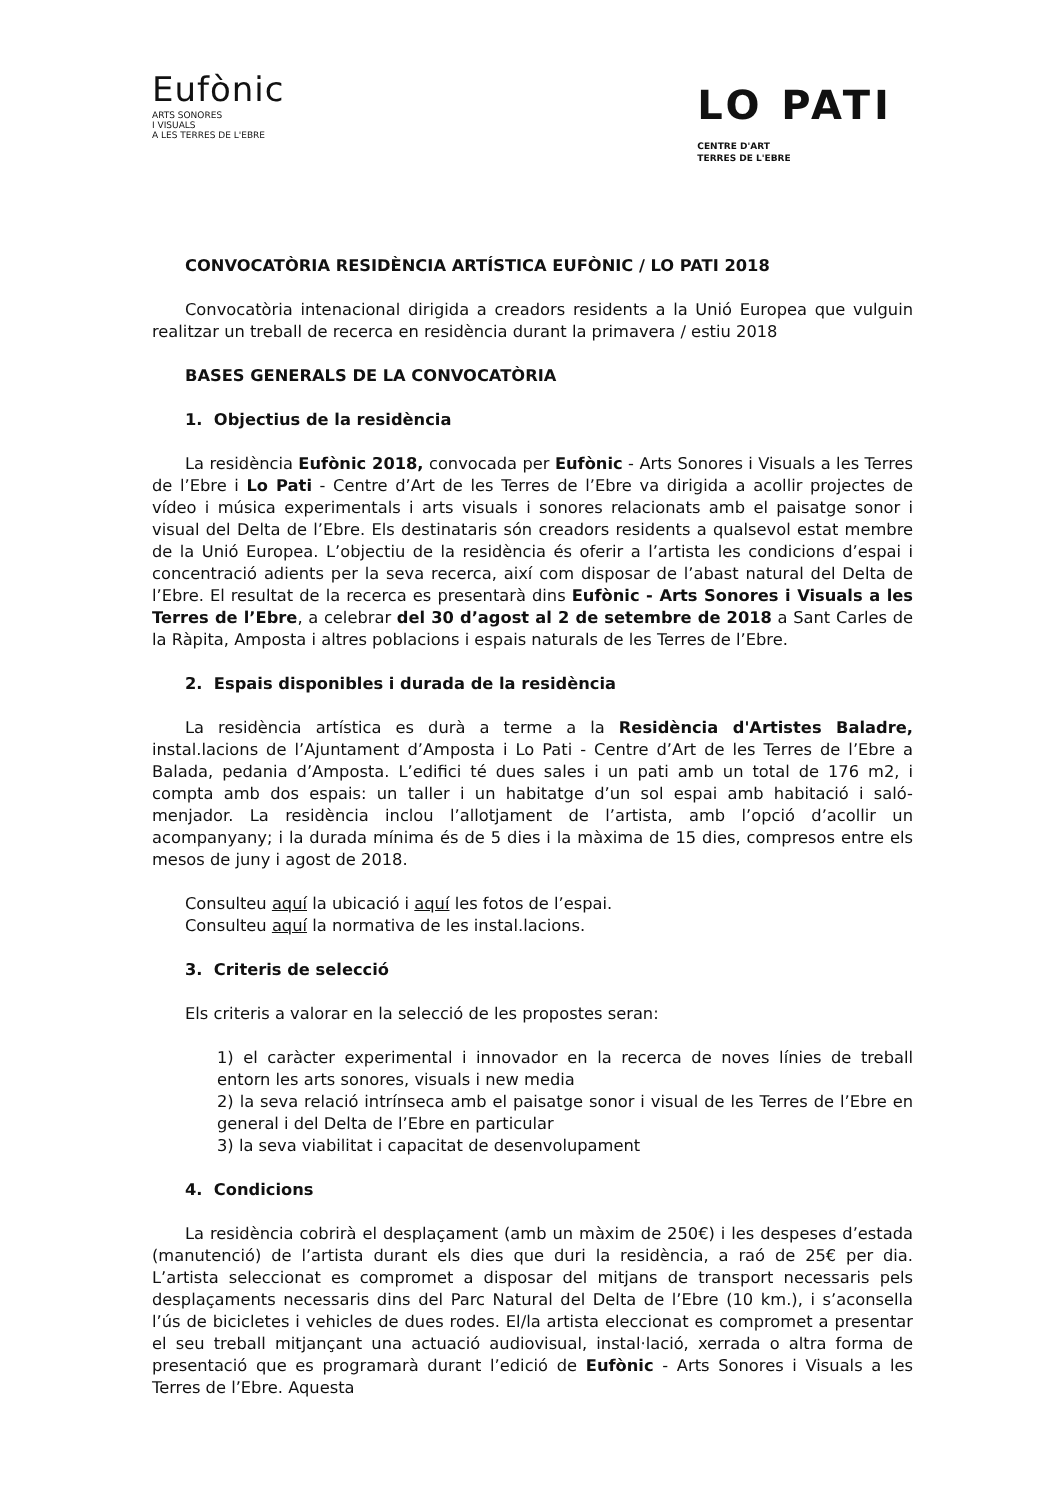Eufònic
ARTS SONORES
I VISUALS
A LES TERRES DE L'EBRE
LO PATI
CENTRE D'ART
TERRES DE L'EBRE
CONVOCATÒRIA RESIDÈNCIA ARTÍSTICA EUFÒNIC / LO PATI 2018
Convocatòria intenacional dirigida a creadors residents a la Unió Europea que vulguin realitzar un treball de recerca en residència durant la primavera / estiu 2018
BASES GENERALS DE LA CONVOCATÒRIA
1. Objectius de la residència
La residència Eufònic 2018, convocada per Eufònic - Arts Sonores i Visuals a les Terres de l’Ebre i Lo Pati - Centre d’Art de les Terres de l’Ebre va dirigida a acollir projectes de vídeo i música experimentals i arts visuals i sonores relacionats amb el paisatge sonor i visual del Delta de l’Ebre. Els destinataris són creadors residents a qualsevol estat membre de la Unió Europea. L’objectiu de la residència és oferir a l’artista les condicions d’espai i concentració adients per la seva recerca, així com disposar de l’abast natural del Delta de l’Ebre. El resultat de la recerca es presentarà dins Eufònic - Arts Sonores i Visuals a les Terres de l’Ebre, a celebrar del 30 d’agost al 2 de setembre de 2018 a Sant Carles de la Ràpita, Amposta i altres poblacions i espais naturals de les Terres de l’Ebre.
2. Espais disponibles i durada de la residència
La residència artística es durà a terme a la Residència d'Artistes Baladre, instal.lacions de l’Ajuntament d’Amposta i Lo Pati - Centre d’Art de les Terres de l’Ebre a Balada, pedania d’Amposta. L’edifici té dues sales i un pati amb un total de 176 m2, i compta amb dos espais: un taller i un habitatge d’un sol espai amb habitació i saló-menjador. La residència inclou l’allotjament de l’artista, amb l’opció d’acollir un acompanyany; i la durada mínima és de 5 dies i la màxima de 15 dies, compresos entre els mesos de juny i agost de 2018.
Consulteu aquí la ubicació i aquí les fotos de l’espai.
Consulteu aquí la normativa de les instal.lacions.
3. Criteris de selecció
Els criteris a valorar en la selecció de les propostes seran:
1) el caràcter experimental i innovador en la recerca de noves línies de treball entorn les arts sonores, visuals i new media
2) la seva relació intrínseca amb el paisatge sonor i visual de les Terres de l’Ebre en general i del Delta de l’Ebre en particular
3) la seva viabilitat i capacitat de desenvolupament
4. Condicions
La residència cobrirà el desplaçament (amb un màxim de 250€) i les despeses d’estada (manutenció) de l’artista durant els dies que duri la residència, a raó de 25€ per dia. L’artista seleccionat es compromet a disposar del mitjans de transport necessaris pels desplaçaments necessaris dins del Parc Natural del Delta de l’Ebre (10 km.), i s’aconsella l’ús de bicicletes i vehicles de dues rodes. El/la artista eleccionat es compromet a presentar el seu treball mitjançant una actuació audiovisual, instal·lació, xerrada o altra forma de presentació que es programarà durant l’edició de Eufònic - Arts Sonores i Visuals a les Terres de l’Ebre. Aquesta